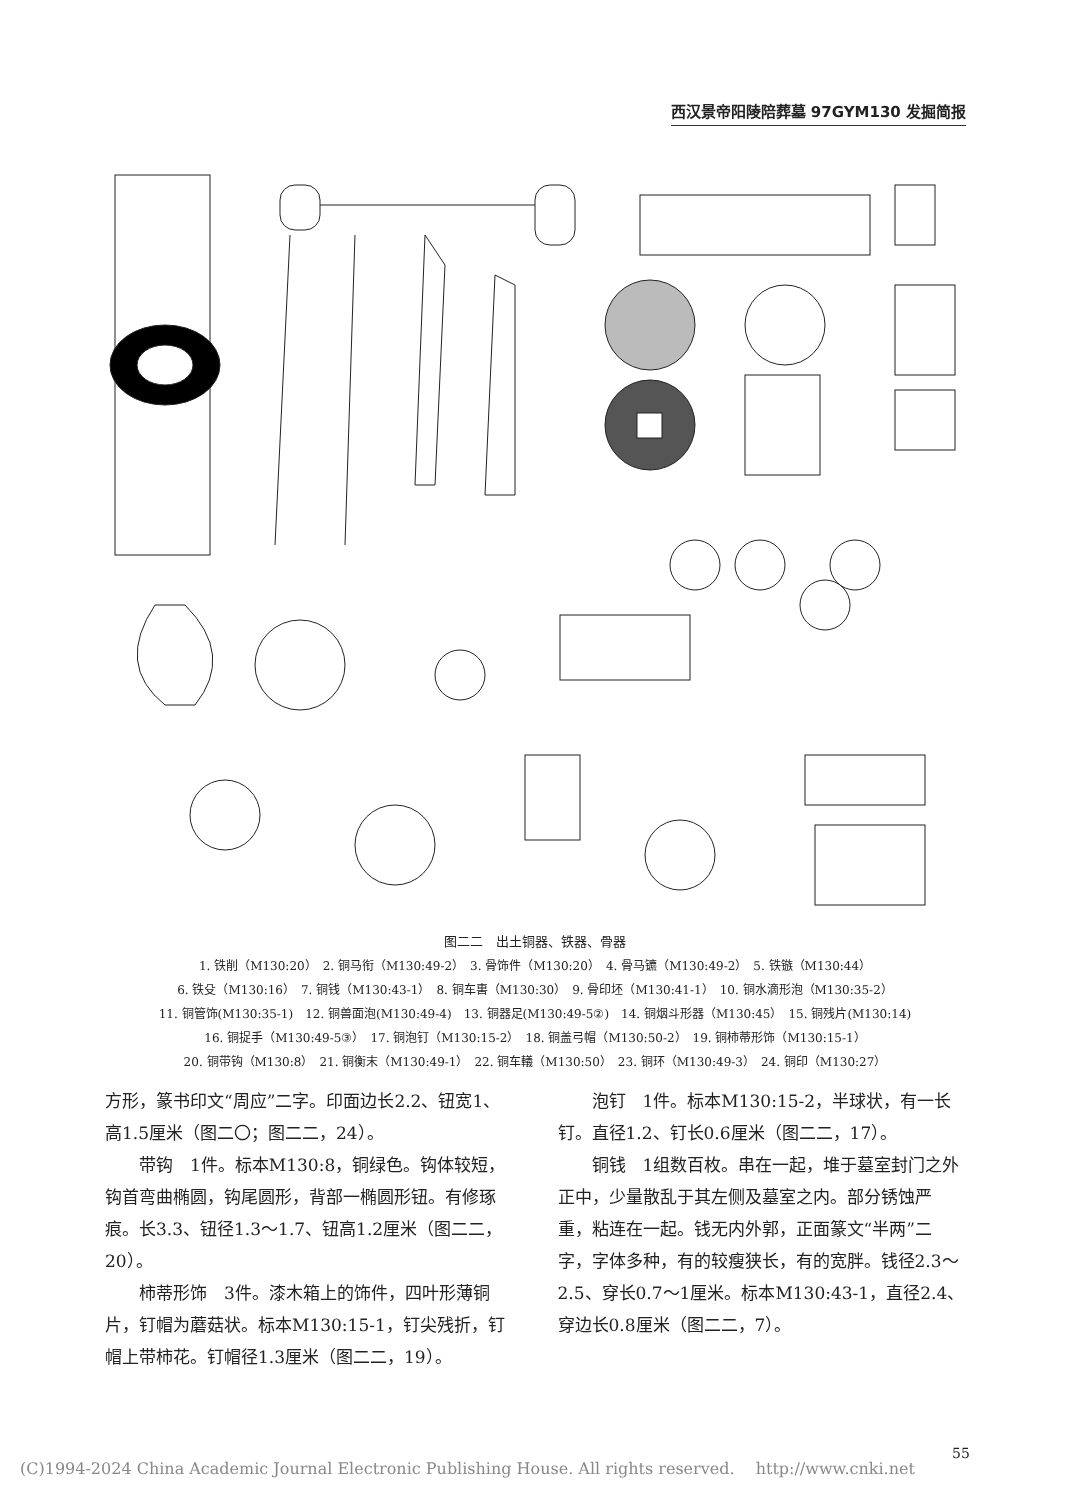西汉景帝阳陵陪葬墓 97GYM130 发掘简报
图二二　出土铜器、铁器、骨器
1. 铁削（M130:20）　2. 铜马衔（M130:49-2）　3. 骨饰件（M130:20）　4. 骨马镳（M130:49-2）　5. 铁镞（M130:44）
6. 铁殳（M130:16）　7. 铜钱（M130:43-1）　8. 铜车軎（M130:30）　9. 骨印坯（M130:41-1）　10. 铜水滴形泡（M130:35-2）
11. 铜管饰(M130:35-1)　12. 铜兽面泡(M130:49-4)　13. 铜器足(M130:49-5②)　14. 铜烟斗形器（M130:45）　15. 铜残片(M130:14)
16. 铜捉手（M130:49-5③）　17. 铜泡钉（M130:15-2）　18. 铜盖弓帽（M130:50-2）　19. 铜柿蒂形饰（M130:15-1）
20. 铜带钩（M130:8）　21. 铜衡末（M130:49-1）　22. 铜车轙（M130:50）　23. 铜环（M130:49-3）　24. 铜印（M130:27）
方形，篆书印文“周应”二字。印面边长2.2、钮宽1、高1.5厘米（图二〇；图二二，24）。
带钩　1件。标本M130:8，铜绿色。钩体较短，钩首弯曲椭圆，钩尾圆形，背部一椭圆形钮。有修琢痕。长3.3、钮径1.3～1.7、钮高1.2厘米（图二二，20）。
柿蒂形饰　3件。漆木箱上的饰件，四叶形薄铜片，钉帽为蘑菇状。标本M130:15-1，钉尖残折，钉帽上带柿花。钉帽径1.3厘米（图二二，19）。
泡钉　1件。标本M130:15-2，半球状，有一长钉。直径1.2、钉长0.6厘米（图二二，17）。
铜钱　1组数百枚。串在一起，堆于墓室封门之外正中，少量散乱于其左侧及墓室之内。部分锈蚀严重，粘连在一起。钱无内外郭，正面篆文“半两”二字，字体多种，有的较瘦狭长，有的宽胖。钱径2.3～2.5、穿长0.7～1厘米。标本M130:43-1，直径2.4、穿边长0.8厘米（图二二，7）。
(C)1994-2024 China Academic Journal Electronic Publishing House. All rights reserved.　 http://www.cnki.net
55